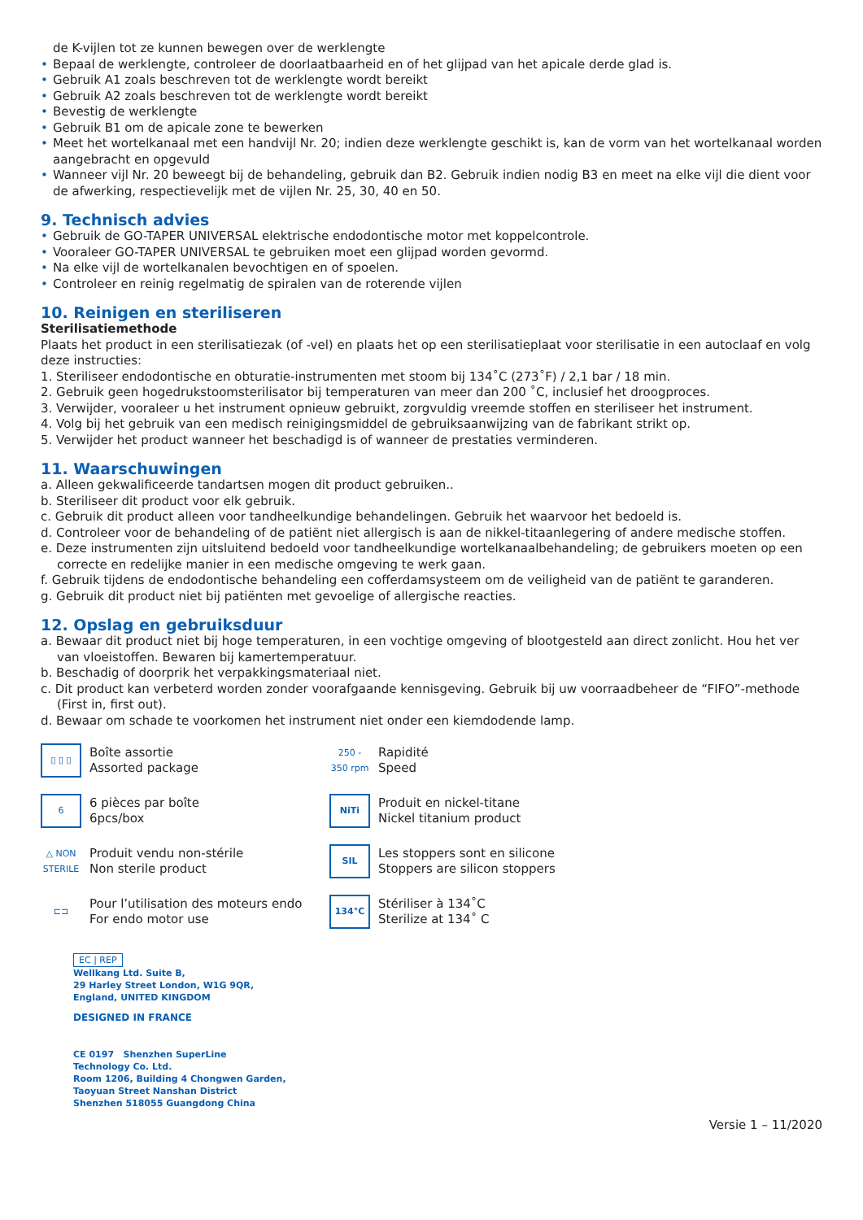de K-vijlen tot ze kunnen bewegen over de werklengte
• Bepaal de werklengte, controleer de doorlaatbaarheid en of het glijpad van het apicale derde glad is.
• Gebruik A1 zoals beschreven tot de werklengte wordt bereikt
• Gebruik A2 zoals beschreven tot de werklengte wordt bereikt
• Bevestig de werklengte
• Gebruik B1 om de apicale zone te bewerken
• Meet het wortelkanaal met een handvijl Nr. 20; indien deze werklengte geschikt is, kan de vorm van het wortelkanaal worden aangebracht en opgevuld
• Wanneer vijl Nr. 20 beweegt bij de behandeling, gebruik dan B2. Gebruik indien nodig B3 en meet na elke vijl die dient voor de afwerking, respectievelijk met de vijlen Nr. 25, 30, 40 en 50.
9. Technisch advies
• Gebruik de GO-TAPER UNIVERSAL elektrische endodontische motor met koppelcontrole.
• Vooraleer GO-TAPER UNIVERSAL te gebruiken moet een glijpad worden gevormd.
• Na elke vijl de wortelkanalen bevochtigen en of spoelen.
• Controleer en reinig regelmatig de spiralen van de roterende vijlen
10. Reinigen en steriliseren
Sterilisatiemethode
Plaats het product in een sterilisatiezak (of -vel) en plaats het op een sterilisatieplaat voor sterilisatie in een autoclaaf en volg deze instructies:
1. Steriliseer endodontische en obturatie-instrumenten met stoom bij 134˚C (273˚F) / 2,1 bar / 18 min.
2. Gebruik geen hogedrukstoomsterilisator bij temperaturen van meer dan 200 ˚C, inclusief het droogproces.
3. Verwijder, vooraleer u het instrument opnieuw gebruikt, zorgvuldig vreemde stoffen en steriliseer het instrument.
4. Volg bij het gebruik van een medisch reinigingsmiddel de gebruiksaanwijzing van de fabrikant strikt op.
5. Verwijder het product wanneer het beschadigd is of wanneer de prestaties verminderen.
11. Waarschuwingen
a. Alleen gekwalificeerde tandartsen mogen dit product gebruiken..
b. Steriliseer dit product voor elk gebruik.
c. Gebruik dit product alleen voor tandheelkundige behandelingen. Gebruik het waarvoor het bedoeld is.
d. Controleer voor de behandeling of de patiënt niet allergisch is aan de nikkel-titaanlegering of andere medische stoffen.
e. Deze instrumenten zijn uitsluitend bedoeld voor tandheelkundige wortelkanaalbehandeling; de gebruikers moeten op een correcte en redelijke manier in een medische omgeving te werk gaan.
f. Gebruik tijdens de endodontische behandeling een cofferdamsysteem om de veiligheid van de patiënt te garanderen.
g. Gebruik dit product niet bij patiënten met gevoelige of allergische reacties.
12. Opslag en gebruiksduur
a. Bewaar dit product niet bij hoge temperaturen, in een vochtige omgeving of blootgesteld aan direct zonlicht. Hou het ver van vloeistoffen. Bewaren bij kamertemperatuur.
b. Beschadig of doorprik het verpakkingsmateriaal niet.
c. Dit product kan verbeterd worden zonder voorafgaande kennisgeving. Gebruik bij uw voorraadbeheer de “FIFO”-methode (First in, first out).
d. Bewaar om schade te voorkomen het instrument niet onder een kiemdodende lamp.
▯ ▯ ▯
Boîte assortie
Assorted package
250 - 350 rpm
Rapidité
Speed
6
6 pièces par boîte
6pcs/box
NiTi
Produit en nickel-titane
Nickel titanium product
△ NON STERILE
Produit vendu non-stérile
Non sterile product
SIL
Les stoppers sont en silicone
Stoppers are silicon stoppers
⊏⊐
Pour l’utilisation des moteurs endo
For endo motor use
134°C
Stériliser à 134˚C
Sterilize at 134˚ C
EC | REP
Wellkang Ltd. Suite B,
29 Harley Street London, W1G 9QR,
England, UNITED KINGDOM
DESIGNED IN FRANCE
CE 0197 Shenzhen SuperLine
Technology Co. Ltd.
Room 1206, Building 4 Chongwen Garden,
Taoyuan Street Nanshan District
Shenzhen 518055 Guangdong China
Versie 1 – 11/2020